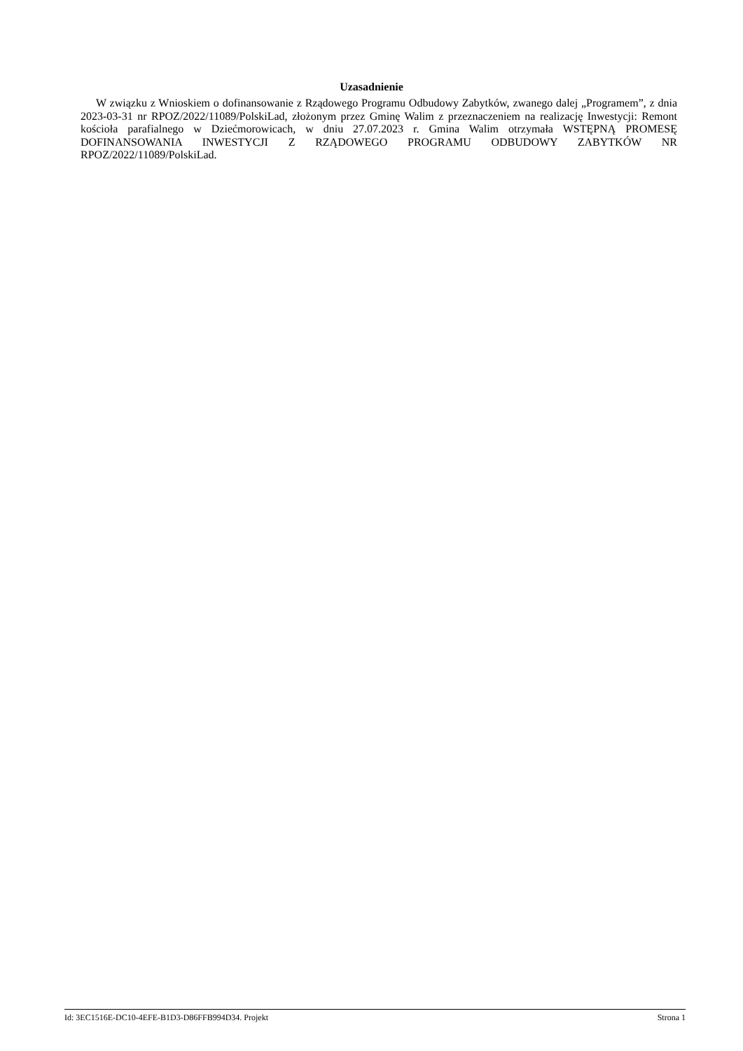Uzasadnienie
W związku z Wnioskiem o dofinansowanie z Rządowego Programu Odbudowy Zabytków, zwanego dalej „Programem”, z dnia 2023-03-31 nr RPOZ/2022/11089/PolskiLad, złożonym przez Gminę Walim z przeznaczeniem na realizację Inwestycji: Remont kościoła parafialnego w Dziećmorowicach, w dniu 27.07.2023 r. Gmina Walim otrzymała WSTĘPNĄ PROMESĘ DOFINANSOWANIA INWESTYCJI Z RZĄDOWEGO PROGRAMU ODBUDOWY ZABYTKÓW NR RPOZ/2022/11089/PolskiLad.
Id: 3EC1516E-DC10-4EFE-B1D3-D86FFB994D34. Projekt Strona 1